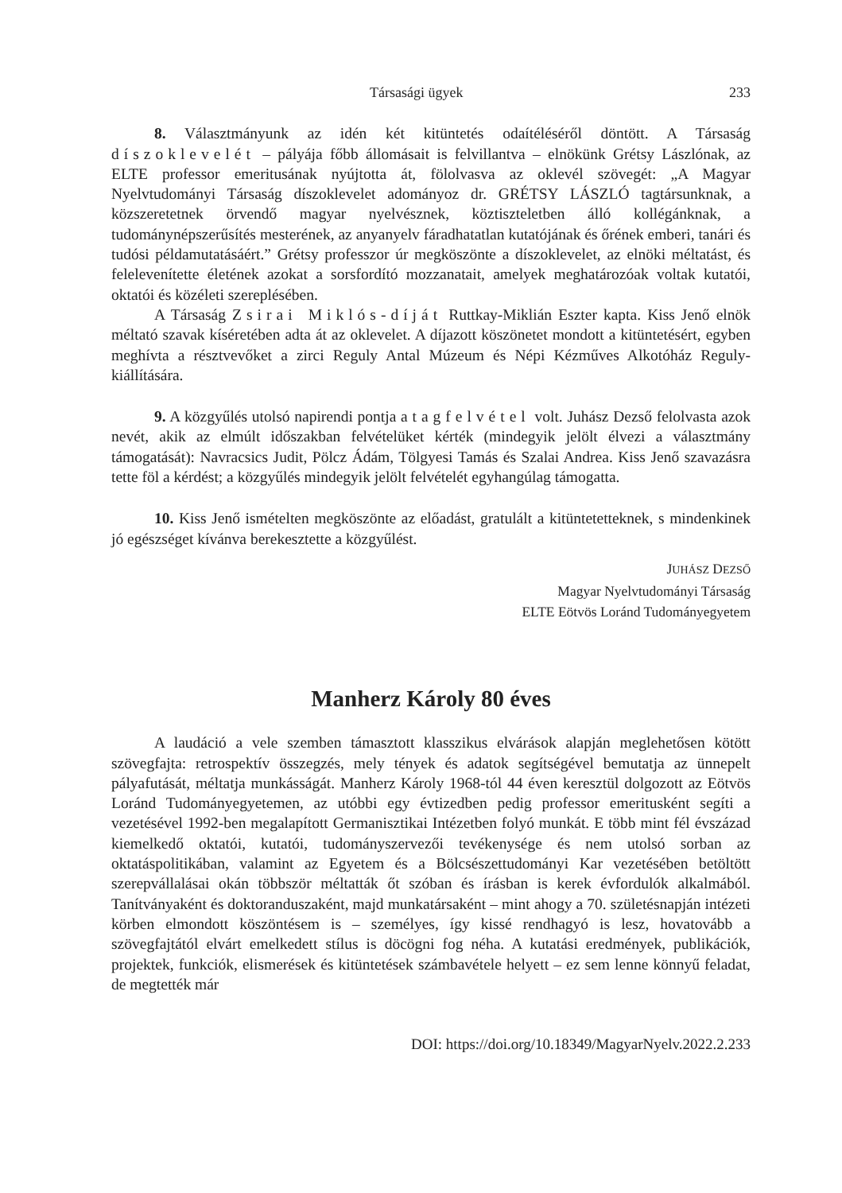Társasági ügyek 233
8. Választmányunk az idén két kitüntetés odaítéléséről döntött. A Társaság díszoklevelét – pályája főbb állomásait is felvillantva – elnökünk Grétsy Lászlónak, az ELTE professor emeritusának nyújtotta át, fölolvasva az oklevél szövegét: „A Magyar Nyelvtudományi Társaság díszoklevelet adományoz dr. GRÉTSY LÁSZLÓ tagtársunknak, a közszeretetnek örvendő magyar nyelvésznek, köztiszteletben álló kollégánknak, a tudománynépszerűsítés mesterének, az anyanyelv fáradhatatlan kutatójának és őrének emberi, tanári és tudósi példamutatásáért.” Grétsy professzor úr megköszönte a díszoklevelet, az elnöki méltatást, és felelevenítette életének azokat a sorsfordító mozzanatait, amelyek meghatározóak voltak kutatói, oktatói és közéleti szereplésében.
A Társaság Zsirai Miklós-díját Ruttkay-Miklián Eszter kapta. Kiss Jenő elnök méltató szavak kíséretében adta át az oklevelet. A díjazott köszönetet mondott a kitüntetésért, egyben meghívta a résztvevőket a zirci Reguly Antal Múzeum és Népi Kézműves Alkotóház Reguly-kiállítására.
9. A közgyűlés utolsó napirendi pontja a tagfelvétel volt. Juhász Dezső felolvasta azok nevét, akik az elmúlt időszakban felvételüket kérték (mindegyik jelölt élvezi a választmány támogatását): Navracsics Judit, Pölcz Ádám, Tölgyesi Tamás és Szalai Andrea. Kiss Jenő szavazásra tette föl a kérdést; a közgyűlés mindegyik jelölt felvételét egyhangúlag támogatta.
10. Kiss Jenő ismételten megköszönte az előadást, gratulált a kitüntetetteknek, s mindenkinek jó egészséget kívánva berekesztette a közgyűlést.
JUHÁSZ DEZSŐ
Magyar Nyelvtudományi Társaság
ELTE Eötvös Loránd Tudományegyetem
Manherz Károly 80 éves
A laudáció a vele szemben támasztott klasszikus elvárások alapján meglehetősen kötött szövegfajta: retrospektív összegzés, mely tények és adatok segítségével bemutatja az ünnepelt pályafutását, méltatja munkásságát. Manherz Károly 1968-tól 44 éven keresztül dolgozott az Eötvös Loránd Tudományegyetemen, az utóbbi egy évtizedben pedig professor emeritusként segíti a vezetésével 1992-ben megalapított Germanisztikai Intézetben folyó munkát. E több mint fél évszázad kiemelkedő oktatói, kutatói, tudományszervezői tevékenysége és nem utolsó sorban az oktatáspolitikában, valamint az Egyetem és a Bölcsészettudományi Kar vezetésében betöltött szerepvállalásai okán többször méltatták őt szóban és írásban is kerek évfordulók alkalmából. Tanítványaként és doktoranduszaként, majd munkatársaként – mint ahogy a 70. születésnapján intézeti körben elmondott köszöntésem is – személyes, így kissé rendhagyó is lesz, hovatovább a szövegfajtától elvárt emelkedett stílus is döcögni fog néha. A kutatási eredmények, publikációk, projektek, funkciók, elismerések és kitüntetések számbavétele helyett – ez sem lenne könnyű feladat, de megtették már
DOI: https://doi.org/10.18349/MagyarNyelv.2022.2.233